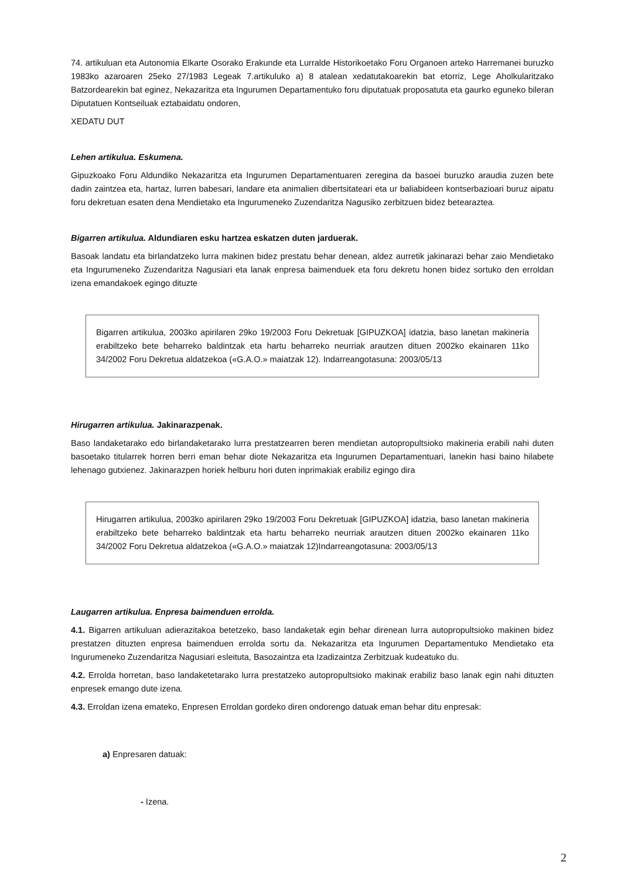74. artikuluan eta Autonomia Elkarte Osorako Erakunde eta Lurralde Historikoetako Foru Organoen arteko Harremanei buruzko 1983ko azaroaren 25eko 27/1983 Legeak 7.artikuluko a) 8 atalean xedatutakoarekin bat etorriz, Lege Aholkularitzako Batzordearekin bat eginez, Nekazaritza eta Ingurumen Departamentuko foru diputatuak proposatuta eta gaurko eguneko bileran Diputatuen Kontseiluak eztabaidatu ondoren,
XEDATU DUT
Lehen artikulua. Eskumena.
Gipuzkoako Foru Aldundiko Nekazaritza eta Ingurumen Departamentuaren zeregina da basoei buruzko araudia zuzen bete dadin zaintzea eta, hartaz, lurren babesari, landare eta animalien dibertsitateari eta ur baliabideen kontserbazioari buruz aipatu foru dekretuan esaten dena Mendietako eta Ingurumeneko Zuzendaritza Nagusiko zerbitzuen bidez betearaztea.
Bigarren artikulua. Aldundiaren esku hartzea eskatzen duten jarduerak.
Basoak landatu eta birlandatzeko lurra makinen bidez prestatu behar denean, aldez aurretik jakinarazi behar zaio Mendietako eta Ingurumeneko Zuzendaritza Nagusiari eta lanak enpresa baimenduek eta foru dekretu honen bidez sortuko den erroldan izena emandakoek egingo dituzte
Bigarren artikulua, 2003ko apirilaren 29ko 19/2003 Foru Dekretuak [GIPUZKOA] idatzia, baso lanetan makineria erabiltzeko bete beharreko baldintzak eta hartu beharreko neurriak arautzen dituen 2002ko ekainaren 11ko 34/2002 Foru Dekretua aldatzekoa («G.A.O.» maiatzak 12). Indarreangotasuna: 2003/05/13
Hirugarren artikulua. Jakinarazpenak.
Baso landaketarako edo birlandaketarako lurra prestatzearren beren mendietan autopropultsioko makineria erabili nahi duten basoetako titularrek horren berri eman behar diote Nekazaritza eta Ingurumen Departamentuari, lanekin hasi baino hilabete lehenago gutxienez. Jakinarazpen horiek helburu hori duten inprimakiak erabiliz egingo dira
Hirugarren artikulua, 2003ko apirilaren 29ko 19/2003 Foru Dekretuak [GIPUZKOA] idatzia, baso lanetan makineria erabiltzeko bete beharreko baldintzak eta hartu beharreko neurriak arautzen dituen 2002ko ekainaren 11ko 34/2002 Foru Dekretua aldatzekoa («G.A.O.» maiatzak 12)Indarreangotasuna: 2003/05/13
Laugarren artikulua. Enpresa baimenduen errolda.
4.1. Bigarren artikuluan adierazitakoa betetzeko, baso landaketak egin behar direnean lurra autopropultsioko makinen bidez prestatzen dituzten enpresa baimenduen errolda sortu da. Nekazaritza eta Ingurumen Departamentuko Mendietako eta Ingurumeneko Zuzendaritza Nagusiari esleituta, Basozaintza eta Izadizaintza Zerbitzuak kudeatuko du.
4.2. Errolda horretan, baso landaketetarako lurra prestatzeko autopropultsioko makinak erabiliz baso lanak egin nahi dituzten enpresek emango dute izena.
4.3. Erroldan izena emateko, Enpresen Erroldan gordeko diren ondorengo datuak eman behar ditu enpresak:
a) Enpresaren datuak:
- Izena.
2